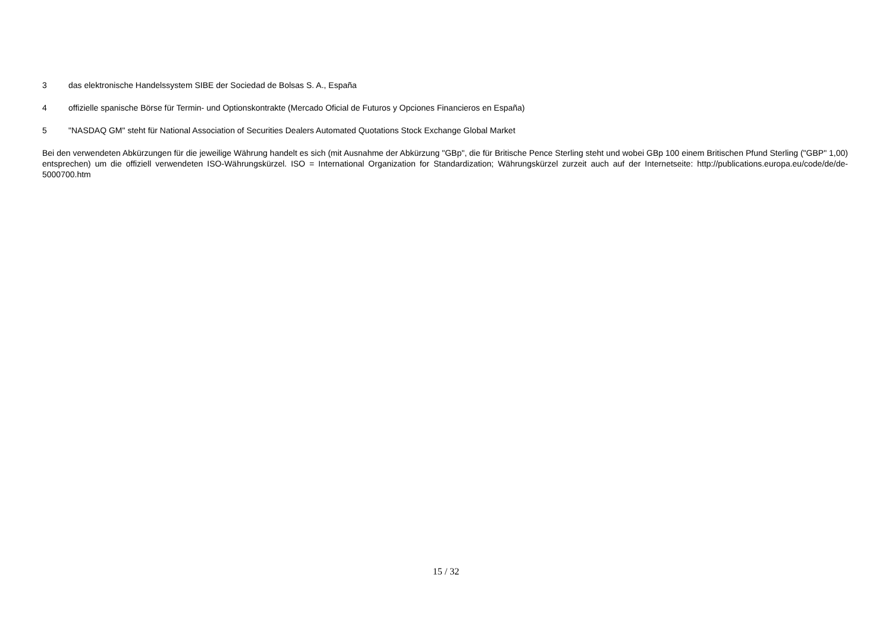3 das elektronische Handelssystem SIBE der Sociedad de Bolsas S. A., España
4 offizielle spanische Börse für Termin- und Optionskontrakte (Mercado Oficial de Futuros y Opciones Financieros en España)
5 "NASDAQ GM" steht für National Association of Securities Dealers Automated Quotations Stock Exchange Global Market
Bei den verwendeten Abkürzungen für die jeweilige Währung handelt es sich (mit Ausnahme der Abkürzung "GBp", die für Britische Pence Sterling steht und wobei GBp 100 einem Britischen Pfund Sterling ("GBP" 1,00) entsprechen) um die offiziell verwendeten ISO-Währungskürzel. ISO = International Organization for Standardization; Währungskürzel zurzeit auch auf der Internetseite: http://publications.europa.eu/code/de/de-5000700.htm
15 / 32